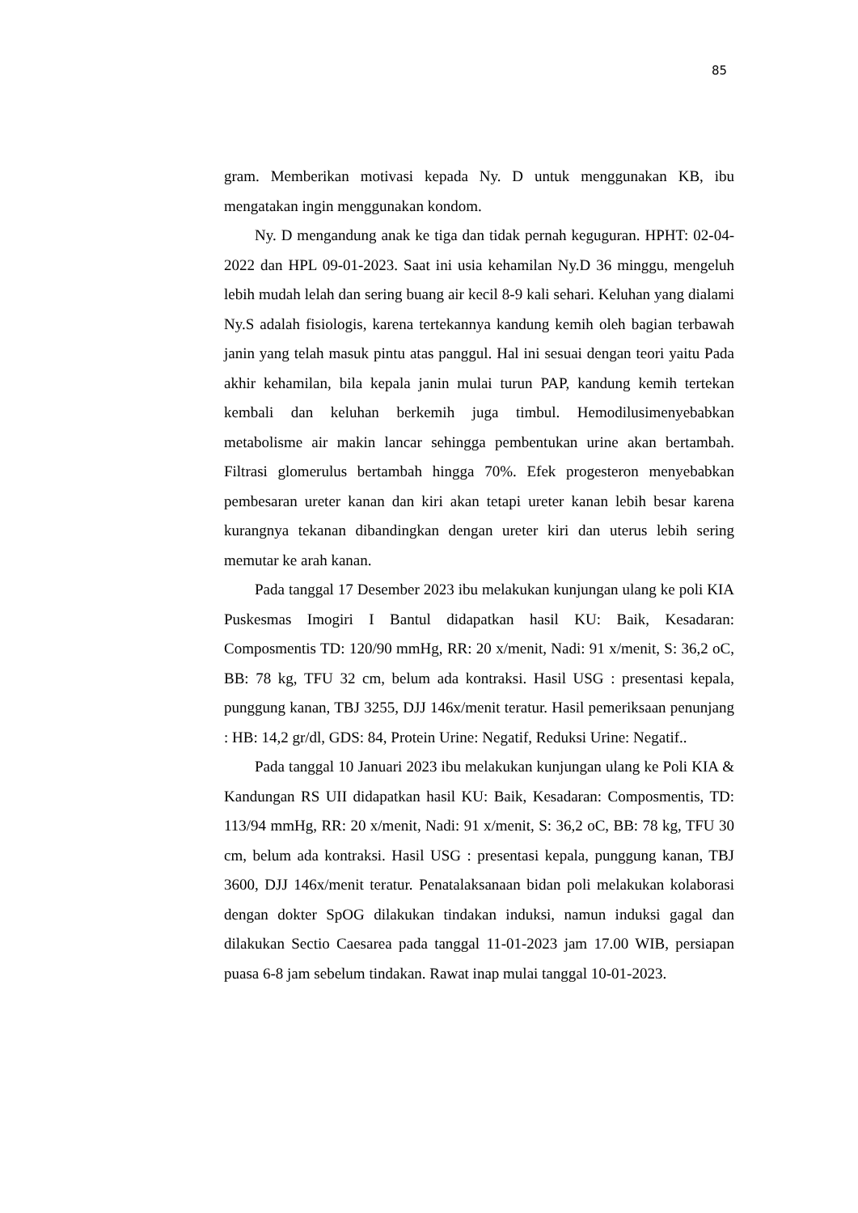85
gram. Memberikan motivasi kepada Ny. D untuk menggunakan KB, ibu mengatakan ingin menggunakan kondom.
Ny. D mengandung anak ke tiga dan tidak pernah keguguran. HPHT: 02-04-2022 dan HPL 09-01-2023. Saat ini usia kehamilan Ny.D 36 minggu, mengeluh lebih mudah lelah dan sering buang air kecil 8-9 kali sehari. Keluhan yang dialami Ny.S adalah fisiologis, karena tertekannya kandung kemih oleh bagian terbawah janin yang telah masuk pintu atas panggul. Hal ini sesuai dengan teori yaitu Pada akhir kehamilan, bila kepala janin mulai turun PAP, kandung kemih tertekan kembali dan keluhan berkemih juga timbul. Hemodilusimenyebabkan metabolisme air makin lancar sehingga pembentukan urine akan bertambah. Filtrasi glomerulus bertambah hingga 70%. Efek progesteron menyebabkan pembesaran ureter kanan dan kiri akan tetapi ureter kanan lebih besar karena kurangnya tekanan dibandingkan dengan ureter kiri dan uterus lebih sering memutar ke arah kanan.
Pada tanggal 17 Desember 2023 ibu melakukan kunjungan ulang ke poli KIA Puskesmas Imogiri I Bantul didapatkan hasil KU: Baik, Kesadaran: Composmentis TD: 120/90 mmHg, RR: 20 x/menit, Nadi: 91 x/menit, S: 36,2 oC, BB: 78 kg, TFU 32 cm, belum ada kontraksi. Hasil USG : presentasi kepala, punggung kanan, TBJ 3255, DJJ 146x/menit teratur. Hasil pemeriksaan penunjang : HB: 14,2 gr/dl, GDS: 84, Protein Urine: Negatif, Reduksi Urine: Negatif..
Pada tanggal 10 Januari 2023 ibu melakukan kunjungan ulang ke Poli KIA & Kandungan RS UII didapatkan hasil KU: Baik, Kesadaran: Composmentis, TD: 113/94 mmHg, RR: 20 x/menit, Nadi: 91 x/menit, S: 36,2 oC, BB: 78 kg, TFU 30 cm, belum ada kontraksi. Hasil USG : presentasi kepala, punggung kanan, TBJ 3600, DJJ 146x/menit teratur. Penatalaksanaan bidan poli melakukan kolaborasi dengan dokter SpOG dilakukan tindakan induksi, namun induksi gagal dan dilakukan Sectio Caesarea pada tanggal 11-01-2023 jam 17.00 WIB, persiapan puasa 6-8 jam sebelum tindakan. Rawat inap mulai tanggal 10-01-2023.